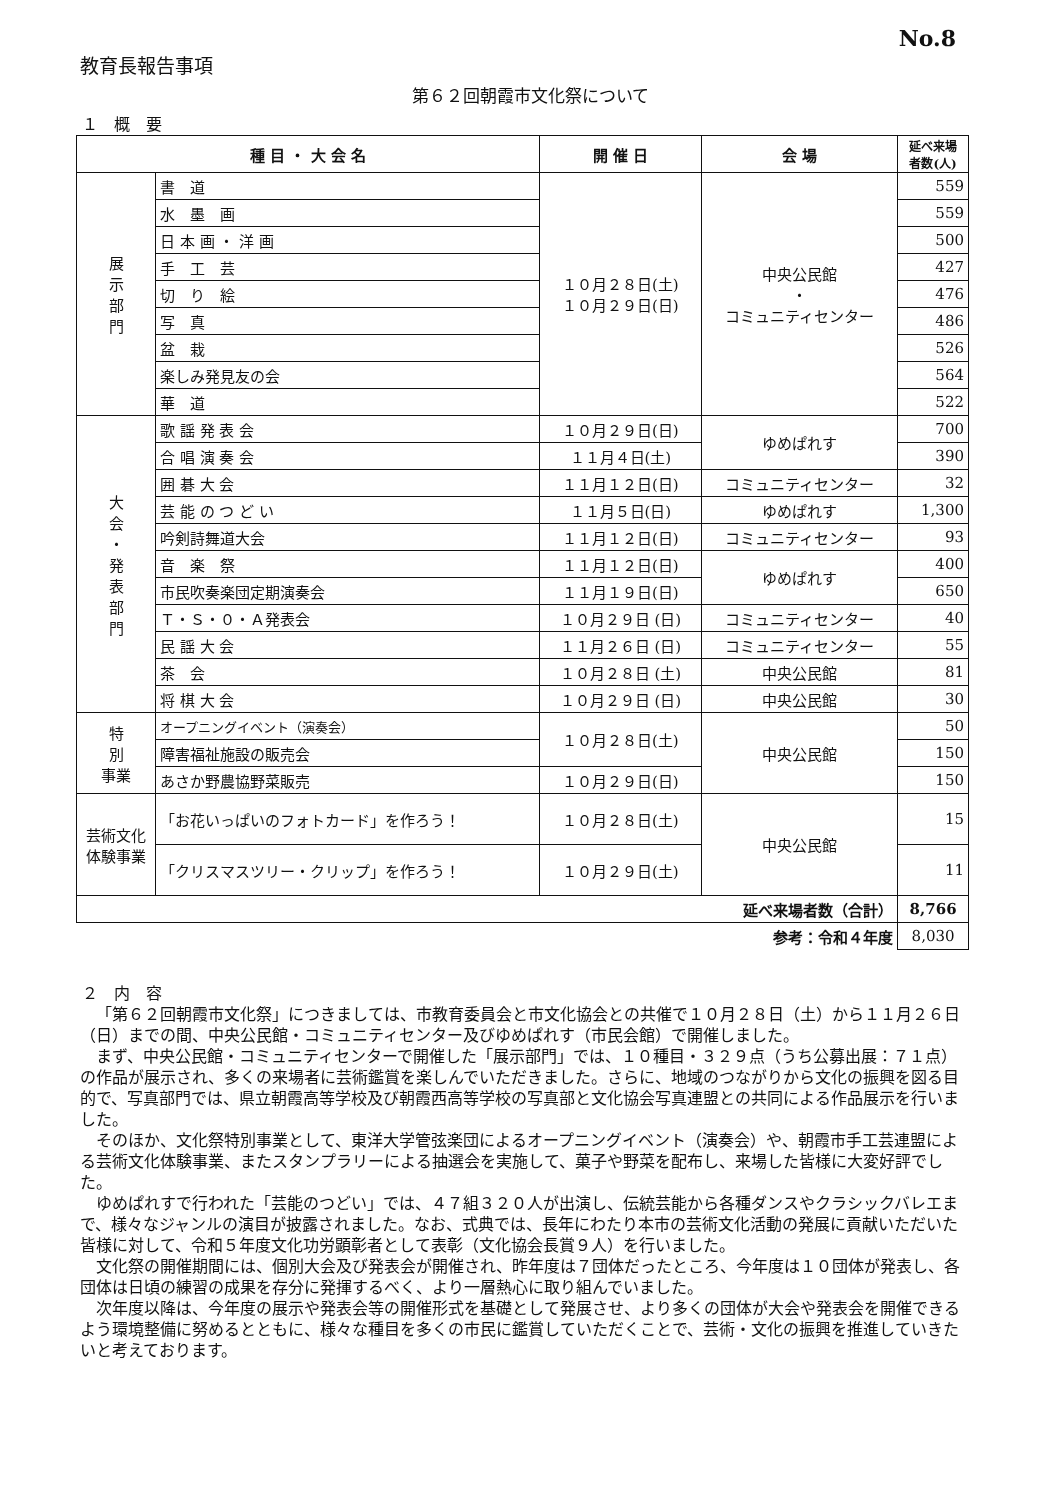No.8
教育長報告事項
第６２回朝霞市文化祭について
１　概　要
| 種 目 ・ 大 会 名 | | 開 催 日 | 会 場 | 延べ来場 者数(人) |
| --- | --- | --- | --- | --- |
| 展 示 部 門 | 書 道 | １０月２８日(土) １０月２９日(日) | 中央公民館 ・ コミュニティセンター | 559 |
| | 水 墨 画 | | | 559 |
| | 日 本 画 ・ 洋 画 | | | 500 |
| | 手 工 芸 | | | 427 |
| | 切 り 絵 | | | 476 |
| | 写 真 | | | 486 |
| | 盆 栽 | | | 526 |
| | 楽しみ発見友の会 | | | 564 |
| | 華 道 | | | 522 |
| 大 会 ・ 発 表 部 門 | 歌 謡 発 表 会 | １０月２９日(日) | ゆめぱれす | 700 |
| | 合 唱 演 奏 会 | １１月４日(土) | | 390 |
| | 囲 碁 大 会 | １１月１２日(日) | コミュニティセンター | 32 |
| | 芸 能 の つ ど い | １１月５日(日) | ゆめぱれす | 1,300 |
| | 吟剣詩舞道大会 | １１月１２日(日) | コミュニティセンター | 93 |
| | 音 楽 祭 | １１月１２日(日) | ゆめぱれす | 400 |
| | 市民吹奏楽団定期演奏会 | １１月１９日(日) | | 650 |
| | Ｔ・Ｓ・０・Ａ発表会 | １０月２９日 (日) | コミュニティセンター | 40 |
| | 民 謡 大 会 | １１月２６日 (日) | コミュニティセンター | 55 |
| | 茶 会 | １０月２８日 (土) | 中央公民館 | 81 |
| | 将 棋 大 会 | １０月２９日 (日) | 中央公民館 | 30 |
| 特 別 事業 | オープニングイベント（演奏会） | １０月２８日(土) | 中央公民館 | 50 |
| | 障害福祉施設の販売会 | | | 150 |
| | あさか野農協野菜販売 | １０月２９日(日) | | 150 |
| 芸術文化 体験事業 | 「お花いっぱいのフォトカード」を作ろう！ | １０月２８日(土) | 中央公民館 | 15 |
| | 「クリスマスツリー・クリップ」を作ろう！ | １０月２９日(土) | | 11 |
| 延べ来場者数（合計） | | | | 8,766 |
| 参考：令和４年度 | | | | 8,030 |
２　内　容
「第６２回朝霞市文化祭」につきましては、市教育委員会と市文化協会との共催で１０月２８日（土）から１１月２６日（日）までの間、中央公民館・コミュニティセンター及びゆめぱれす（市民会館）で開催しました。
まず、中央公民館・コミュニティセンターで開催した「展示部門」では、１０種目・３２９点（うち公募出展：７１点）の作品が展示され、多くの来場者に芸術鑑賞を楽しんでいただきました。さらに、地域のつながりから文化の振興を図る目的で、写真部門では、県立朝霞高等学校及び朝霞西高等学校の写真部と文化協会写真連盟との共同による作品展示を行いました。
そのほか、文化祭特別事業として、東洋大学管弦楽団によるオープニングイベント（演奏会）や、朝霞市手工芸連盟による芸術文化体験事業、またスタンプラリーによる抽選会を実施して、菓子や野菜を配布し、来場した皆様に大変好評でした。
ゆめぱれすで行われた「芸能のつどい」では、４７組３２０人が出演し、伝統芸能から各種ダンスやクラシックバレエまで、様々なジャンルの演目が披露されました。なお、式典では、長年にわたり本市の芸術文化活動の発展に貢献いただいた皆様に対して、令和５年度文化功労顕彰者として表彰（文化協会長賞９人）を行いました。
文化祭の開催期間には、個別大会及び発表会が開催され、昨年度は７団体だったところ、今年度は１０団体が発表し、各団体は日頃の練習の成果を存分に発揮するべく、より一層熱心に取り組んでいました。
次年度以降は、今年度の展示や発表会等の開催形式を基礎として発展させ、より多くの団体が大会や発表会を開催できるよう環境整備に努めるとともに、様々な種目を多くの市民に鑑賞していただくことで、芸術・文化の振興を推進していきたいと考えております。